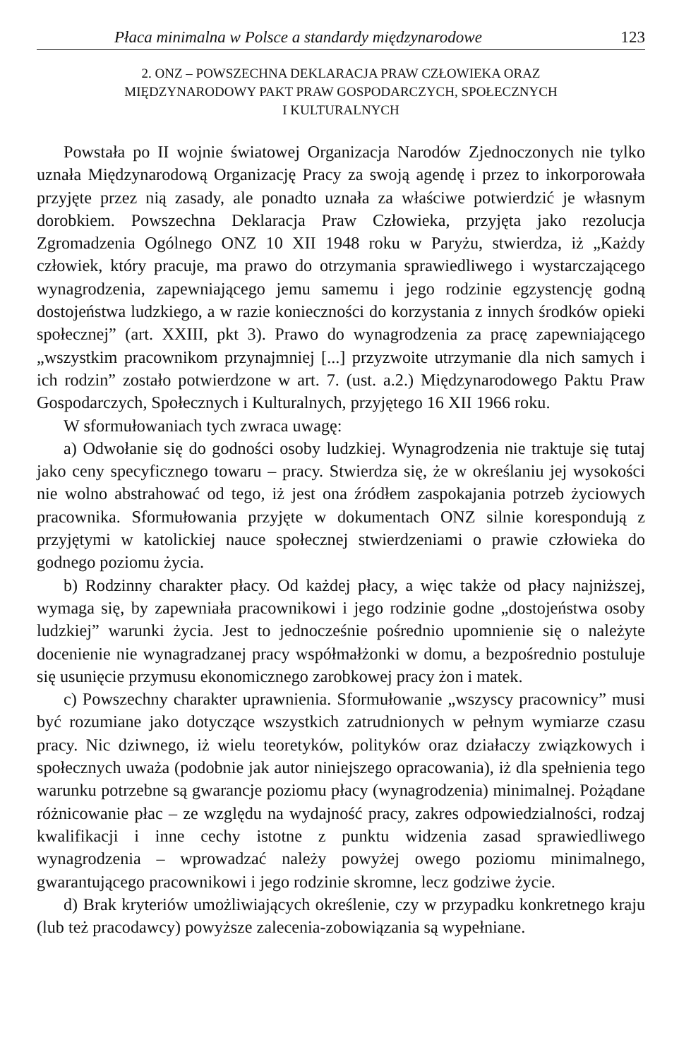Płaca minimalna w Polsce a standardy międzynarodowe 123
2. ONZ – POWSZECHNA DEKLARACJA PRAW CZŁOWIEKA ORAZ
MIĘDZYNARODOWY PAKT PRAW GOSPODARCZYCH, SPOŁECZNYCH
I KULTURALNYCH
Powstała po II wojnie światowej Organizacja Narodów Zjednoczonych nie tylko uznała Międzynarodową Organizację Pracy za swoją agendę i przez to inkorporowała przyjęte przez nią zasady, ale ponadto uznała za właściwe potwierdzić je własnym dorobkiem. Powszechna Deklaracja Praw Człowieka, przyjęta jako rezolucja Zgromadzenia Ogólnego ONZ 10 XII 1948 roku w Paryżu, stwierdza, iż „Każdy człowiek, który pracuje, ma prawo do otrzymania sprawiedliwego i wystarczającego wynagrodzenia, zapewniającego jemu samemu i jego rodzinie egzystencję godną dostojeństwa ludzkiego, a w razie konieczności do korzystania z innych środków opieki społecznej” (art. XXIII, pkt 3). Prawo do wynagrodzenia za pracę zapewniającego „wszystkim pracownikom przynajmniej [...] przyzwoite utrzymanie dla nich samych i ich rodzin” zostało potwierdzone w art. 7. (ust. a.2.) Międzynarodowego Paktu Praw Gospodarczych, Społecznych i Kulturalnych, przyjętego 16 XII 1966 roku.
W sformułowaniach tych zwraca uwagę:
a) Odwołanie się do godności osoby ludzkiej. Wynagrodzenia nie traktuje się tutaj jako ceny specyficznego towaru – pracy. Stwierdza się, że w określaniu jej wysokości nie wolno abstrahować od tego, iż jest ona źródłem zaspokajania potrzeb życiowych pracownika. Sformułowania przyjęte w dokumentach ONZ silnie korespondują z przyjętymi w katolickiej nauce społecznej stwierdzeniami o prawie człowieka do godnego poziomu życia.
b) Rodzinny charakter płacy. Od każdej płacy, a więc także od płacy najniższej, wymaga się, by zapewniała pracownikowi i jego rodzinie godne „dostojeństwa osoby ludzkiej” warunki życia. Jest to jednocześnie pośrednio upomnienie się o należyte docenienie nie wynagradzanej pracy współmałżonki w domu, a bezpośrednio postuluje się usunięcie przymusu ekonomicznego zarobkowej pracy żon i matek.
c) Powszechny charakter uprawnienia. Sformułowanie „wszyscy pracownicy” musi być rozumiane jako dotyczące wszystkich zatrudnionych w pełnym wymiarze czasu pracy. Nic dziwnego, iż wielu teoretyków, polityków oraz działaczy związkowych i społecznych uważa (podobnie jak autor niniejszego opracowania), iż dla spełnienia tego warunku potrzebne są gwarancje poziomu płacy (wynagrodzenia) minimalnej. Pożądane różnicowanie płac – ze względu na wydajność pracy, zakres odpowiedzialności, rodzaj kwalifikacji i inne cechy istotne z punktu widzenia zasad sprawiedliwego wynagrodzenia – wprowadzać należy powyżej owego poziomu minimalnego, gwarantującego pracownikowi i jego rodzinie skromne, lecz godziwe życie.
d) Brak kryteriów umożliwiających określenie, czy w przypadku konkretnego kraju (lub też pracodawcy) powyższe zalecenia-zobowiązania są wypełniane.